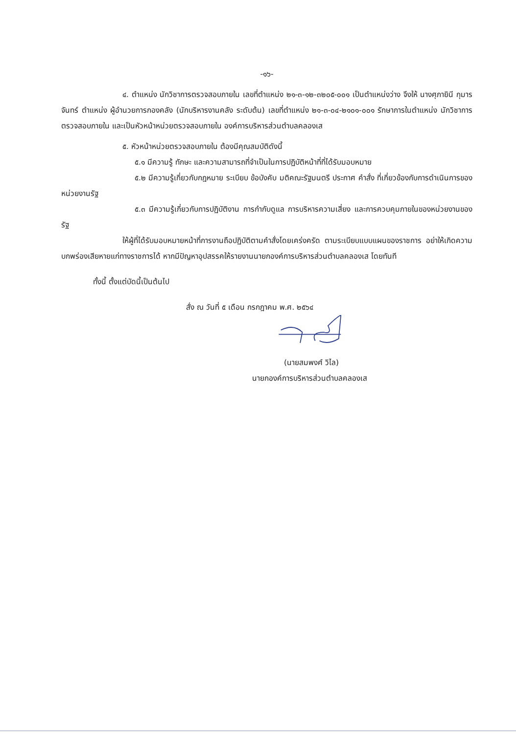-๑๖-
๔. ตำแหน่ง นักวิชาการตรวจสอบภายใน เลขที่ตำแหน่ง ๒๑-๓-๑๒-๓๒๐๕-๐๐๑ เป็นตำแหน่งว่าง จึงให้ นางศุภายินี กุมารจันทร์ ตำแหน่ง ผู้อำนวยการกองคลัง (นักบริหารงานคลัง ระดับต้น) เลขที่ตำแหน่ง ๒๑-๓-๐๔-๒๑๐๑-๐๐๑ รักษาการในตำแหน่ง นักวิชาการตรวจสอบภายใน และเป็นหัวหน้าหน่วยตรวจสอบภายใน องค์การบริหารส่วนตำบลคลองเส
๕. หัวหน้าหน่วยตรวจสอบภายใน ต้องมีคุณสมบัติดังนี้
๕.๑ มีความรู้ ทักษะ และความสามารถที่จำเป็นในการปฏิบัติหน้าที่ที่ได้รับมอบหมาย
๕.๒ มีความรู้เกี่ยวกับกฎหมาย ระเบียบ ข้อบังคับ มติคณะรัฐมนตรี ประกาศ คำสั่ง ที่เกี่ยวข้องกับการดำเนินการของหน่วยงานรัฐ
๕.๓ มีความรู้เกี่ยวกับการปฏิบัติงาน การกำกับดูแล การบริหารความเสี่ยง และการควบคุมภายในของหน่วยงานของรัฐ
ให้ผู้ที่ได้รับมอบหมายหน้าที่การงานถือปฏิบัติตามคำสั่งโดยเคร่งครัด ตามระเบียบแบบแผนของราชการ อย่าให้เกิดความบกพร่องเสียหายแก่ทางราชการได้ หากมีปัญหาอุปสรรคให้รายงานนายกองค์การบริหารส่วนตำบลคลองเส โดยทันที
ทั้งนี้ ตั้งแต่บัดนี้เป็นต้นไป
สั่ง ณ วันที่ ๕ เดือน กรกฎาคม พ.ศ. ๒๕๖๔
(นายสมพงศ์ วิไล)
นายกองค์การบริหารส่วนตำบลคลองเส